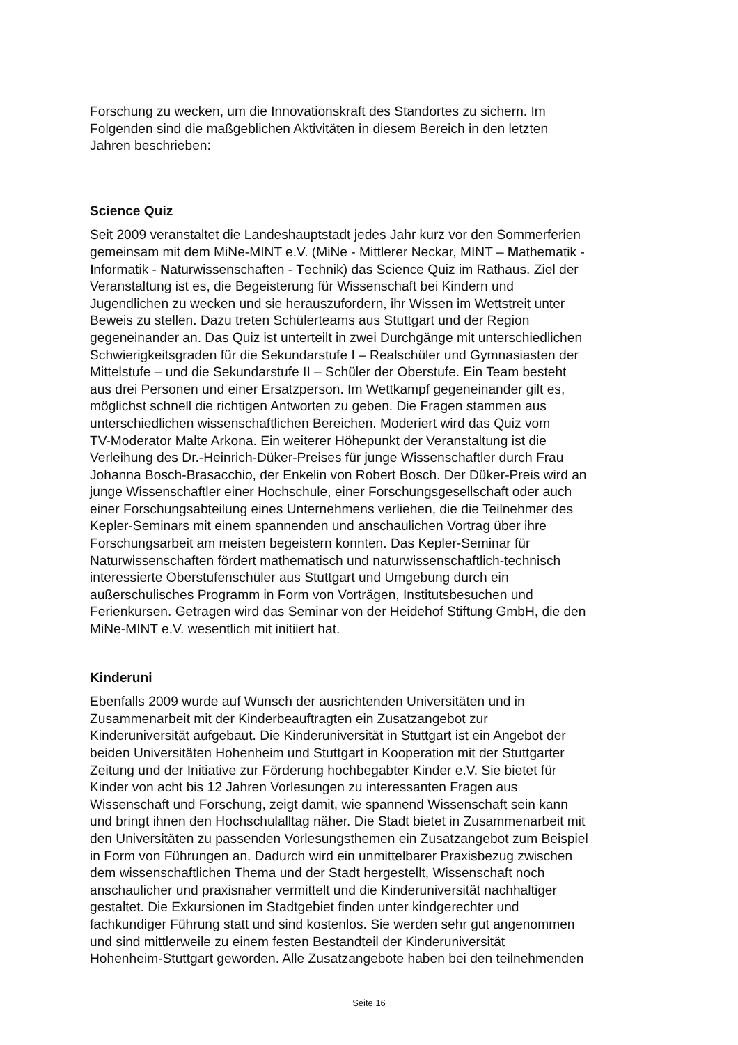Forschung zu wecken, um die Innovationskraft des Standortes zu sichern. Im
Folgenden sind die maßgeblichen Aktivitäten in diesem Bereich in den letzten
Jahren beschrieben:
Science Quiz
Seit 2009 veranstaltet die Landeshauptstadt jedes Jahr kurz vor den Sommerferien
gemeinsam mit dem MiNe-MINT e.V. (MiNe - Mittlerer Neckar, MINT – Mathematik -
Informatik - Naturwissenschaften - Technik) das Science Quiz im Rathaus. Ziel der
Veranstaltung ist es, die Begeisterung für Wissenschaft bei Kindern und
Jugendlichen zu wecken und sie herauszufordern, ihr Wissen im Wettstreit unter
Beweis zu stellen. Dazu treten Schülerteams aus Stuttgart und der Region
gegeneinander an. Das Quiz ist unterteilt in zwei Durchgänge mit unterschiedlichen
Schwierigkeitsgraden für die Sekundarstufe I – Realschüler und Gymnasiasten der
Mittelstufe – und die Sekundarstufe II – Schüler der Oberstufe. Ein Team besteht
aus drei Personen und einer Ersatzperson. Im Wettkampf gegeneinander gilt es,
möglichst schnell die richtigen Antworten zu geben. Die Fragen stammen aus
unterschiedlichen wissenschaftlichen Bereichen. Moderiert wird das Quiz vom
TV-Moderator Malte Arkona. Ein weiterer Höhepunkt der Veranstaltung ist die
Verleihung des Dr.-Heinrich-Düker-Preises für junge Wissenschaftler durch Frau
Johanna Bosch-Brasacchio, der Enkelin von Robert Bosch. Der Düker-Preis wird an
junge Wissenschaftler einer Hochschule, einer Forschungsgesellschaft oder auch
einer Forschungsabteilung eines Unternehmens verliehen, die die Teilnehmer des
Kepler-Seminars mit einem spannenden und anschaulichen Vortrag über ihre
Forschungsarbeit am meisten begeistern konnten. Das Kepler-Seminar für
Naturwissenschaften fördert mathematisch und naturwissenschaftlich-technisch
interessierte Oberstufenschüler aus Stuttgart und Umgebung durch ein
außerschulisches Programm in Form von Vorträgen, Institutsbesuchen und
Ferienkursen. Getragen wird das Seminar von der Heidehof Stiftung GmbH, die den
MiNe-MINT e.V. wesentlich mit initiiert hat.
Kinderuni
Ebenfalls 2009 wurde auf Wunsch der ausrichtenden Universitäten und in
Zusammenarbeit mit der Kinderbeauftragten ein Zusatzangebot zur
Kinderuniversität aufgebaut. Die Kinderuniversität in Stuttgart ist ein Angebot der
beiden Universitäten Hohenheim und Stuttgart in Kooperation mit der Stuttgarter
Zeitung und der Initiative zur Förderung hochbegabter Kinder e.V. Sie bietet für
Kinder von acht bis 12 Jahren Vorlesungen zu interessanten Fragen aus
Wissenschaft und Forschung, zeigt damit, wie spannend Wissenschaft sein kann
und bringt ihnen den Hochschulalltag näher. Die Stadt bietet in Zusammenarbeit mit
den Universitäten zu passenden Vorlesungsthemen ein Zusatzangebot zum Beispiel
in Form von Führungen an. Dadurch wird ein unmittelbarer Praxisbezug zwischen
dem wissenschaftlichen Thema und der Stadt hergestellt, Wissenschaft noch
anschaulicher und praxisnaher vermittelt und die Kinderuniversität nachhaltiger
gestaltet. Die Exkursionen im Stadtgebiet finden unter kindgerechter und
fachkundiger Führung statt und sind kostenlos. Sie werden sehr gut angenommen
und sind mittlerweile zu einem festen Bestandteil der Kinderuniversität
Hohenheim-Stuttgart geworden. Alle Zusatzangebote haben bei den teilnehmenden
Seite 16